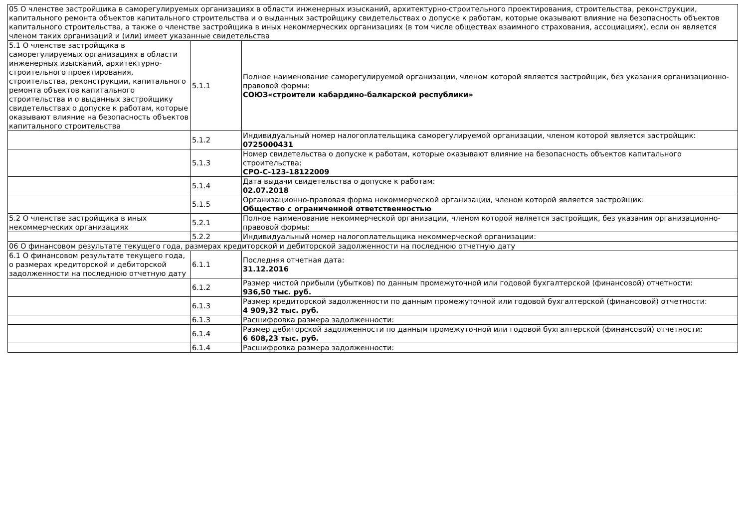| 05 О членстве застройщика в саморегулируемых организациях в области инженерных изысканий, архитектурно-строительного проектирования, строительства, реконструкции, капитального ремонта объектов капитального строительства и о выданных застройщику свидетельствах о допуске к работам, которые оказывают влияние на безопасность объектов капитального строительства, а также о членстве застройщика в иных некоммерческих организациях (в том числе обществах взаимного страхования, ассоциациях), если он является членом таких организаций и (или) имеет указанные свидетельства | | |
| 5.1 О членстве застройщика в саморегулируемых организациях в области инженерных изысканий, архитектурно-строительного проектирования, строительства, реконструкции, капитального ремонта объектов капитального строительства и о выданных застройщику свидетельствах о допуске к работам, которые оказывают влияние на безопасность объектов капитального строительства | 5.1.1 | Полное наименование саморегулируемой организации, членом которой является застройщик, без указания организационно-правовой формы: СОЮЗ«строители кабардино-балкарской республики» |
| | 5.1.2 | Индивидуальный номер налогоплательщика саморегулируемой организации, членом которой является застройщик: 0725000431 |
| | 5.1.3 | Номер свидетельства о допуске к работам, которые оказывают влияние на безопасность объектов капитального строительства: СРО-С-123-18122009 |
| | 5.1.4 | Дата выдачи свидетельства о допуске к работам: 02.07.2018 |
| | 5.1.5 | Организационно-правовая форма некоммерческой организации, членом которой является застройщик: Общество с ограниченной ответственностью |
| 5.2 О членстве застройщика в иных некоммерческих организациях | 5.2.1 | Полное наименование некоммерческой организации, членом которой является застройщик, без указания организационно-правовой формы: |
| | 5.2.2 | Индивидуальный номер налогоплательщика некоммерческой организации: |
| 06 О финансовом результате текущего года, размерах кредиторской и дебиторской задолженности на последнюю отчетную дату | | |
| 6.1 О финансовом результате текущего года, о размерах кредиторской и дебиторской задолженности на последнюю отчетную дату | 6.1.1 | Последняя отчетная дата: 31.12.2016 |
| | 6.1.2 | Размер чистой прибыли (убытков) по данным промежуточной или годовой бухгалтерской (финансовой) отчетности: 936,50 тыс. руб. |
| | 6.1.3 | Размер кредиторской задолженности по данным промежуточной или годовой бухгалтерской (финансовой) отчетности: 4 909,32 тыс. руб. |
| | 6.1.3 | Расшифровка размера задолженности: |
| | 6.1.4 | Размер дебиторской задолженности по данным промежуточной или годовой бухгалтерской (финансовой) отчетности: 6 608,23 тыс. руб. |
| | 6.1.4 | Расшифровка размера задолженности: |